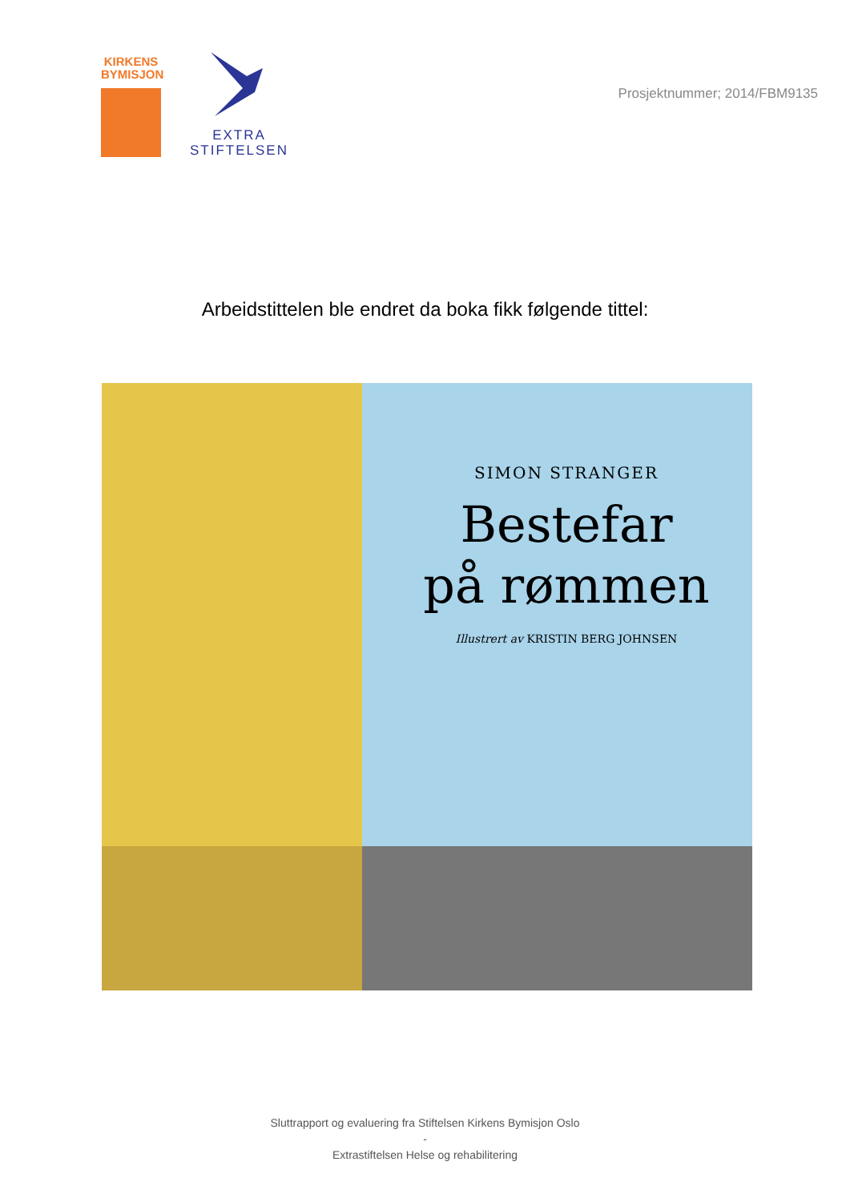KIRKENS BYMISJON
EXTRA
STIFTELSEN
Prosjektnummer; 2014/FBM9135
Arbeidstittelen ble endret da boka fikk følgende tittel:
SIMON STRANGER
Bestefar
på rømmen
Illustrert av KRISTIN BERG JOHNSEN
Sluttrapport og evaluering fra Stiftelsen Kirkens Bymisjon Oslo
-
Extrastiftelsen Helse og rehabilitering